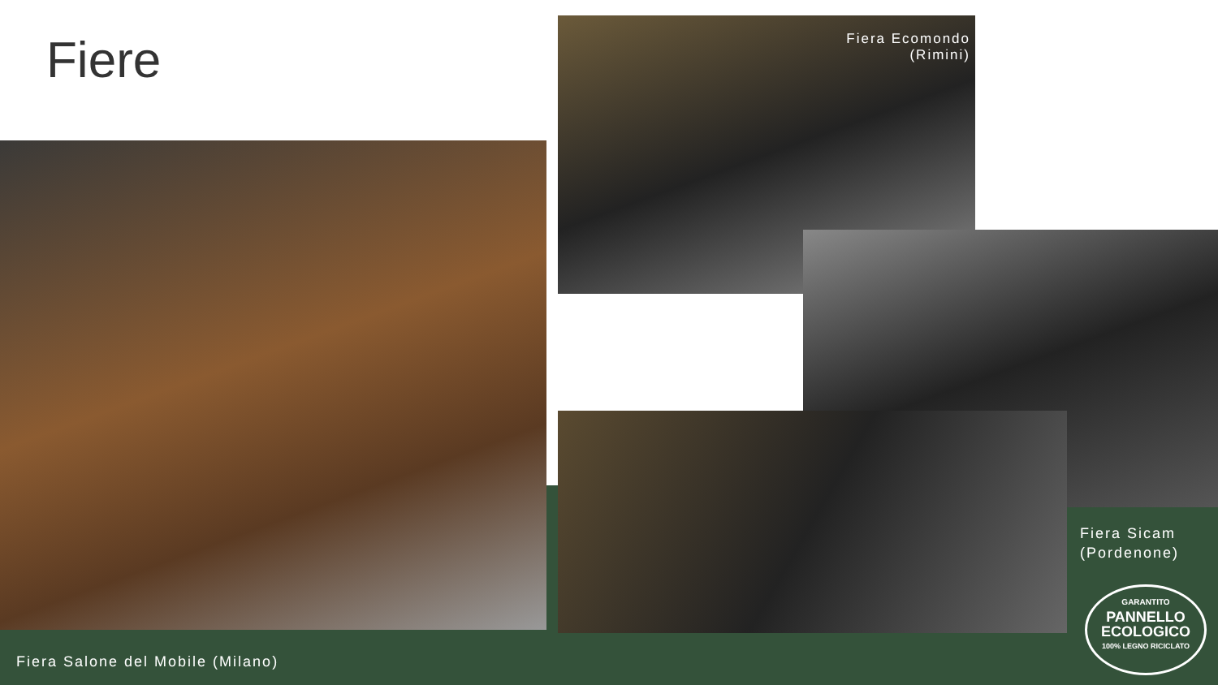Fiere
Fiera Ecomondo
(Rimini)
Fiera Sicam
(Pordenone)
Fiera Salone del Mobile (Milano)
GARANTITO
PANNELLO
ECOLOGICO
100% LEGNO RICICLATO